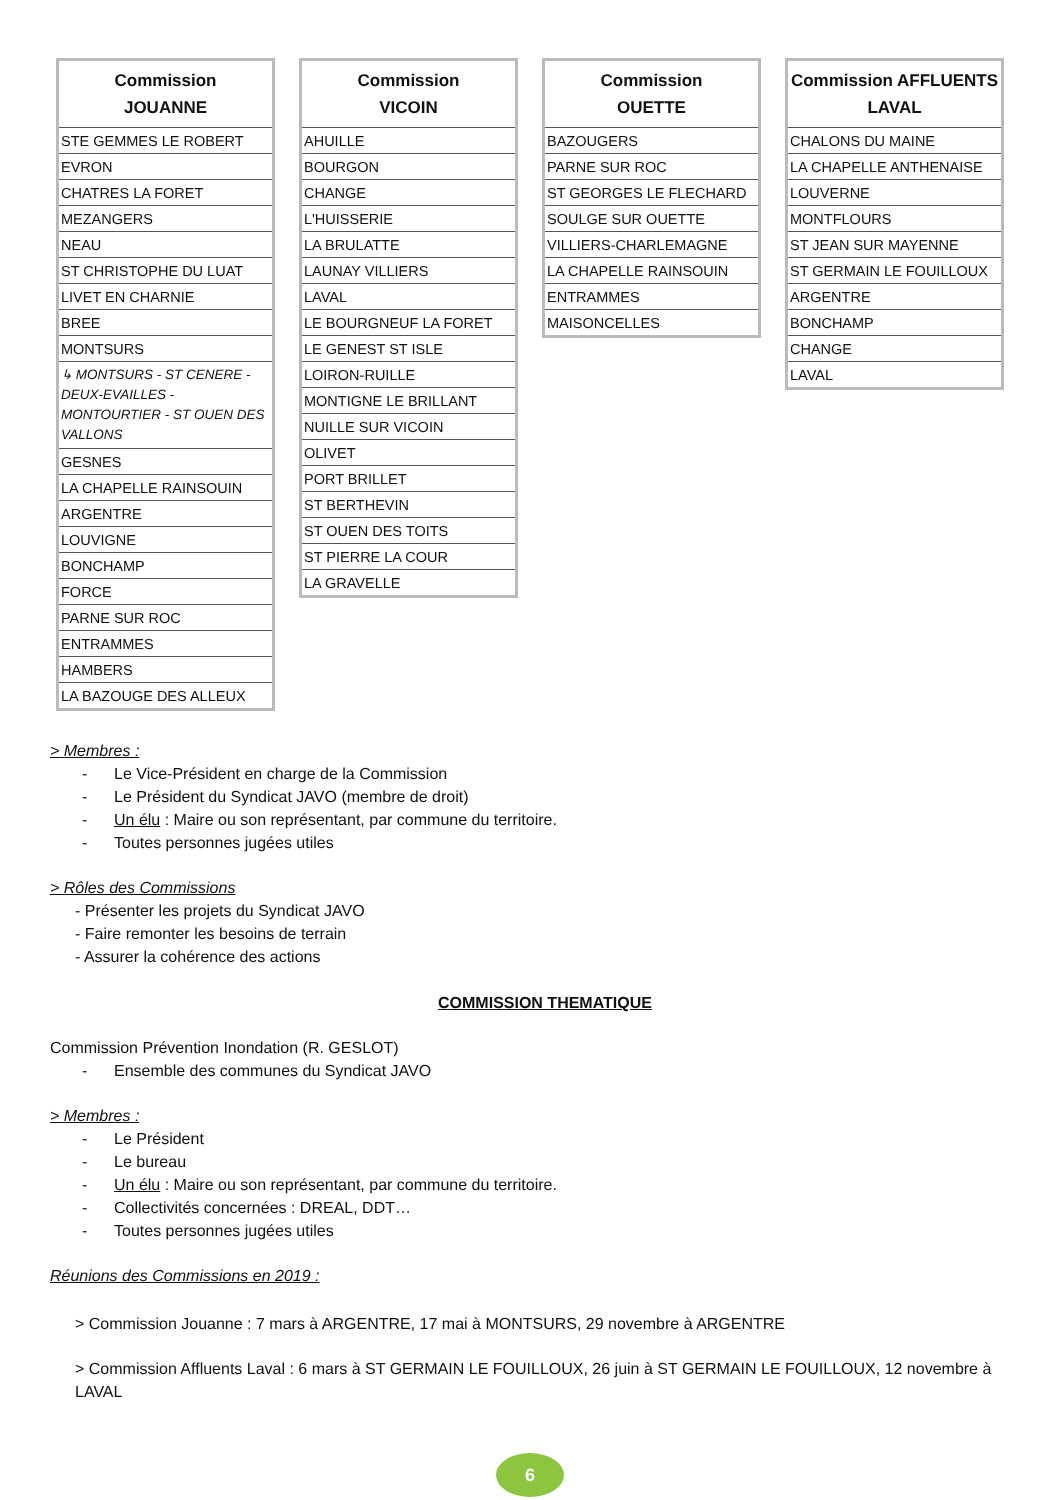| Commission JOUANNE |
| --- |
| STE GEMMES LE ROBERT |
| EVRON |
| CHATRES LA FORET |
| MEZANGERS |
| NEAU |
| ST CHRISTOPHE DU LUAT |
| LIVET EN CHARNIE |
| BREE |
| MONTSURS |
| ↳ MONTSURS - ST CENERE - DEUX-EVAILLES - MONTOURTIER - ST OUEN DES VALLONS |
| GESNES |
| LA CHAPELLE RAINSOUIN |
| ARGENTRE |
| LOUVIGNE |
| BONCHAMP |
| FORCE |
| PARNE SUR ROC |
| ENTRAMMES |
| HAMBERS |
| LA BAZOUGE DES ALLEUX |
| Commission VICOIN |
| --- |
| AHUILLE |
| BOURGON |
| CHANGE |
| L'HUISSERIE |
| LA BRULATTE |
| LAUNAY VILLIERS |
| LAVAL |
| LE BOURGNEUF LA FORET |
| LE GENEST ST ISLE |
| LOIRON-RUILLE |
| MONTIGNE LE BRILLANT |
| NUILLE SUR VICOIN |
| OLIVET |
| PORT BRILLET |
| ST BERTHEVIN |
| ST OUEN DES TOITS |
| ST PIERRE LA COUR |
| LA GRAVELLE |
| Commission OUETTE |
| --- |
| BAZOUGERS |
| PARNE SUR ROC |
| ST GEORGES LE FLECHARD |
| SOULGE SUR OUETTE |
| VILLIERS-CHARLEMAGNE |
| LA CHAPELLE RAINSOUIN |
| ENTRAMMES |
| MAISONCELLES |
| Commission AFFLUENTS LAVAL |
| --- |
| CHALONS DU MAINE |
| LA CHAPELLE ANTHENAISE |
| LOUVERNE |
| MONTFLOURS |
| ST JEAN SUR MAYENNE |
| ST GERMAIN LE FOUILLOUX |
| ARGENTRE |
| BONCHAMP |
| CHANGE |
| LAVAL |
> Membres :
- Le Vice-Président en charge de la Commission
- Le Président du Syndicat JAVO (membre de droit)
- Un élu : Maire ou son représentant, par commune du territoire.
- Toutes personnes jugées utiles
> Rôles des Commissions
- Présenter les projets du Syndicat JAVO
- Faire remonter les besoins de terrain
- Assurer la cohérence des actions
COMMISSION THEMATIQUE
Commission Prévention Inondation (R. GESLOT)
- Ensemble des communes du Syndicat JAVO
> Membres :
- Le Président
- Le bureau
- Un élu : Maire ou son représentant, par commune du territoire.
- Collectivités concernées : DREAL, DDT…
- Toutes personnes jugées utiles
Réunions des Commissions en 2019 :
> Commission Jouanne : 7 mars à ARGENTRE, 17 mai à MONTSURS, 29 novembre à ARGENTRE
> Commission Affluents Laval : 6 mars à ST GERMAIN LE FOUILLOUX, 26 juin à ST GERMAIN LE FOUILLOUX, 12 novembre à LAVAL
6